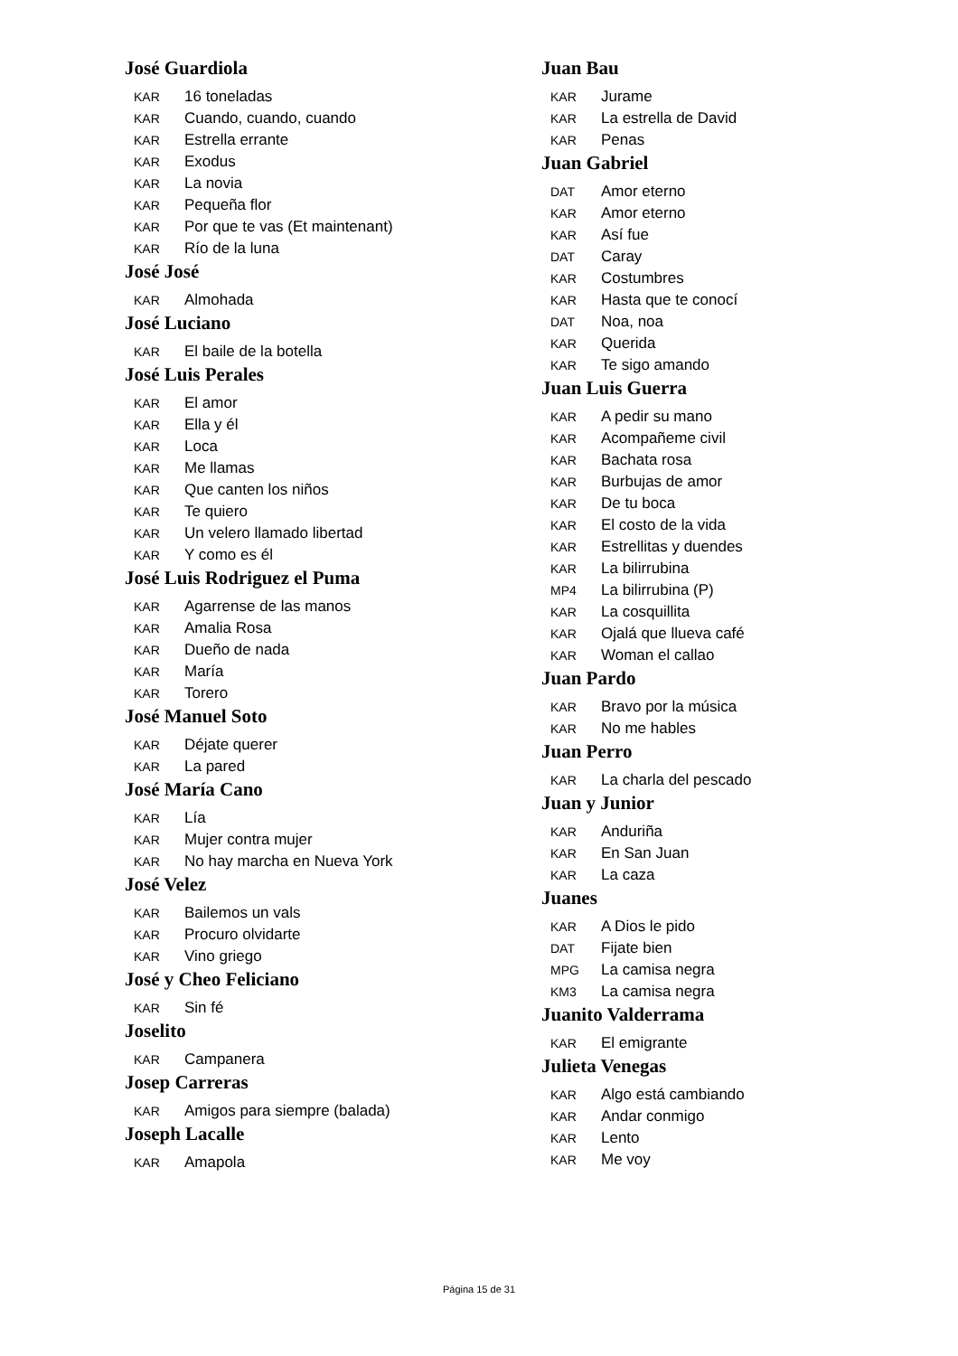José Guardiola
KAR 16 toneladas
KAR Cuando, cuando, cuando
KAR Estrella errante
KAR Exodus
KAR La novia
KAR Pequeña flor
KAR Por que te vas (Et maintenant)
KAR Río de la luna
José José
KAR Almohada
José Luciano
KAR El baile de la botella
José Luis Perales
KAR El amor
KAR Ella y él
KAR Loca
KAR Me llamas
KAR Que canten los niños
KAR Te quiero
KAR Un velero llamado libertad
KAR Y como es él
José Luis Rodriguez el Puma
KAR Agarrense de las manos
KAR Amalia Rosa
KAR Dueño de nada
KAR María
KAR Torero
José Manuel Soto
KAR Déjate querer
KAR La pared
José María Cano
KAR Lía
KAR Mujer contra mujer
KAR No hay marcha en Nueva York
José Velez
KAR Bailemos un vals
KAR Procuro olvidarte
KAR Vino griego
José y Cheo Feliciano
KAR Sin fé
Joselito
KAR Campanera
Josep Carreras
KAR Amigos para siempre (balada)
Joseph Lacalle
KAR Amapola
Juan Bau
KAR Jurame
KAR La estrella de David
KAR Penas
Juan Gabriel
DAT Amor eterno
KAR Amor eterno
KAR Así fue
DAT Caray
KAR Costumbres
KAR Hasta que te conocí
DAT Noa, noa
KAR Querida
KAR Te sigo amando
Juan Luis Guerra
KAR A pedir su mano
KAR Acompañeme civil
KAR Bachata rosa
KAR Burbujas de amor
KAR De tu boca
KAR El costo de la vida
KAR Estrellitas y duendes
KAR La bilirrubina
MP4 La bilirrubina (P)
KAR La cosquillita
KAR Ojalá que llueva café
KAR Woman el callao
Juan Pardo
KAR Bravo por la música
KAR No me hables
Juan Perro
KAR La charla del pescado
Juan y Junior
KAR Anduriña
KAR En San Juan
KAR La caza
Juanes
KAR A Dios le pido
DAT Fijate bien
MPG La camisa negra
KM3 La camisa negra
Juanito Valderrama
KAR El emigrante
Julieta Venegas
KAR Algo está cambiando
KAR Andar conmigo
KAR Lento
KAR Me voy
Página 15 de 31